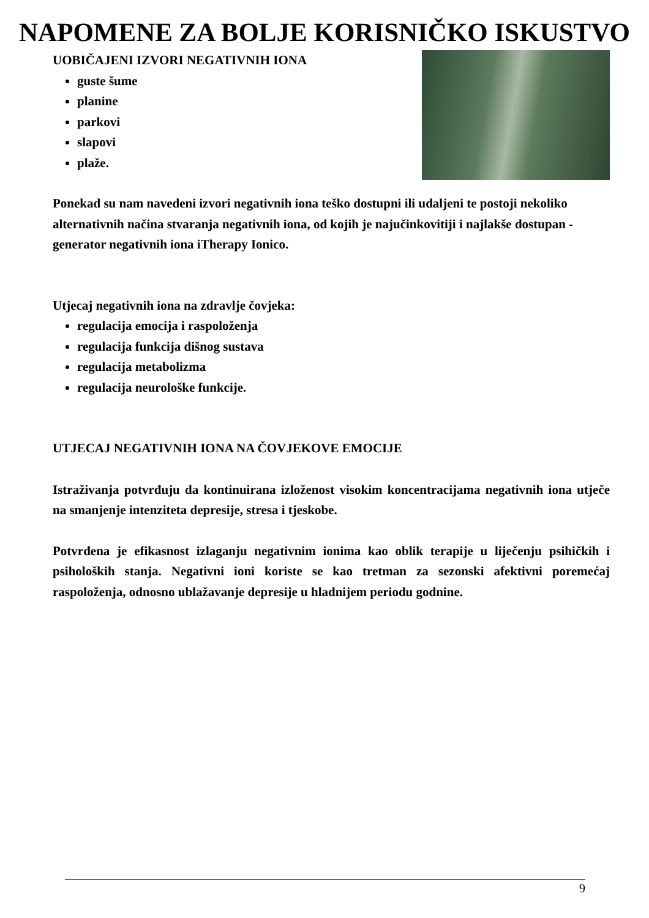NAPOMENE ZA BOLJE KORISNIČKO ISKUSTVO
UOBIČAJENI IZVORI NEGATIVNIH IONA
guste šume
planine
parkovi
slapovi
plaže.
Ponekad su nam navedeni izvori negativnih iona teško dostupni ili udaljeni te postoji nekoliko alternativnih načina stvaranja negativnih iona, od kojih je najučinkovitiji i najlakše dostupan - generator negativnih iona iTherapy Ionico.
Utjecaj negativnih iona na zdravlje čovjeka:
regulacija emocija i raspoloženja
regulacija funkcija dišnog sustava
regulacija metabolizma
regulacija neurološke funkcije.
UTJECAJ NEGATIVNIH IONA NA ČOVJEKOVE EMOCIJE
Istraživanja potvrđuju da kontinuirana izloženost visokim koncentracijama negativnih iona utječe na smanjenje intenziteta depresije, stresa i tjeskobe.
Potvrđena je efikasnost izlaganju negativnim ionima kao oblik terapije u liječenju psihičkih i psiholoških stanja. Negativni ioni koriste se kao tretman za sezonski afektivni poremećaj raspoloženja, odnosno ublažavanje depresije u hladnijem periodu godnine.
9